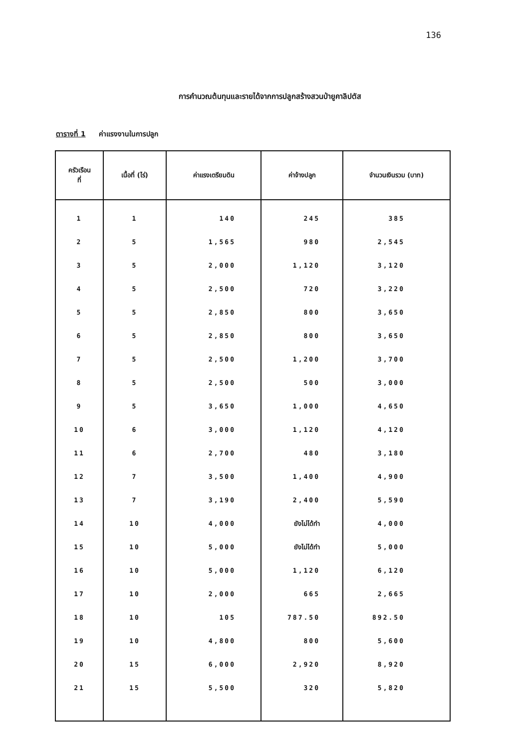136
การคำนวณต้นทุนและรายได้จากการปลูกสร้างสวนป่ายูคาลิปตัส
ตารางที่ 1 ค่าแรงงานในการปลูก
| ครัวเรือน ที่ | เนื้อที่ (ไร่) | ค่าแรงเตรียมดิน | ค่าจ้างปลูก | จำนวนเงินรวม (บาท) |
| --- | --- | --- | --- | --- |
| 1 | 1 | 140 | 245 | 385 |
| 2 | 5 | 1,565 | 980 | 2,545 |
| 3 | 5 | 2,000 | 1,120 | 3,120 |
| 4 | 5 | 2,500 | 720 | 3,220 |
| 5 | 5 | 2,850 | 800 | 3,650 |
| 6 | 5 | 2,850 | 800 | 3,650 |
| 7 | 5 | 2,500 | 1,200 | 3,700 |
| 8 | 5 | 2,500 | 500 | 3,000 |
| 9 | 5 | 3,650 | 1,000 | 4,650 |
| 10 | 6 | 3,000 | 1,120 | 4,120 |
| 11 | 6 | 2,700 | 480 | 3,180 |
| 12 | 7 | 3,500 | 1,400 | 4,900 |
| 13 | 7 | 3,190 | 2,400 | 5,590 |
| 14 | 10 | 4,000 | ยังไม่ได้ทำ | 4,000 |
| 15 | 10 | 5,000 | ยังไม่ได้ทำ | 5,000 |
| 16 | 10 | 5,000 | 1,120 | 6,120 |
| 17 | 10 | 2,000 | 665 | 2,665 |
| 18 | 10 | 105 | 787.50 | 892.50 |
| 19 | 10 | 4,800 | 800 | 5,600 |
| 20 | 15 | 6,000 | 2,920 | 8,920 |
| 21 | 15 | 5,500 | 320 | 5,820 |